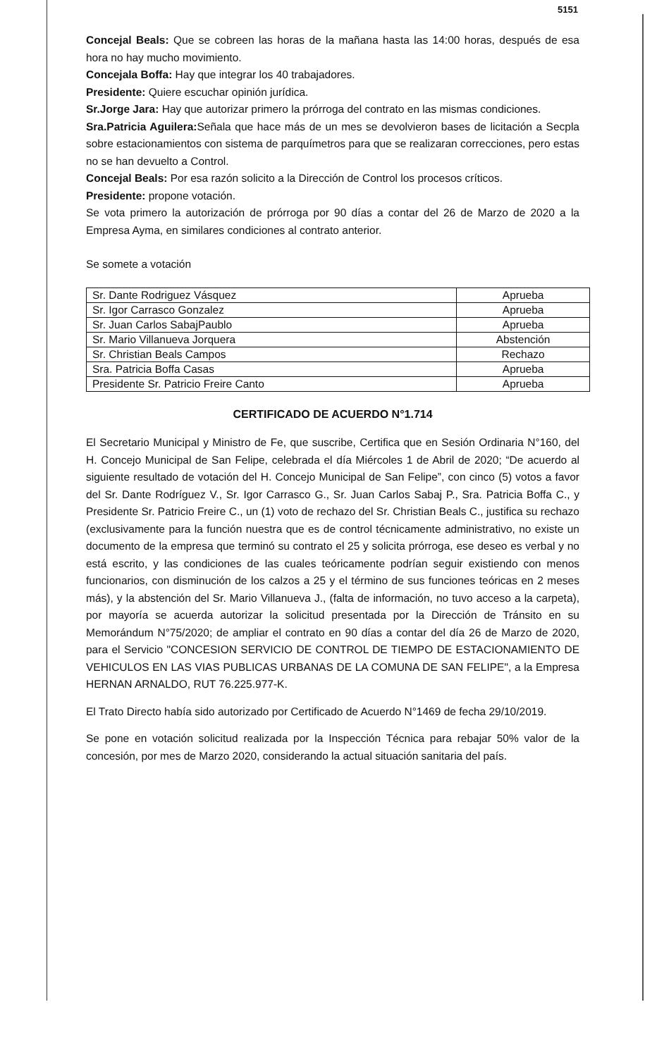5151
Concejal Beals: Que se cobreen las horas de la mañana hasta las 14:00 horas, después de esa hora no hay mucho movimiento.
Concejala Boffa: Hay que integrar los 40 trabajadores.
Presidente: Quiere escuchar opinión jurídica.
Sr.Jorge Jara: Hay que autorizar primero la prórroga del contrato en las mismas condiciones.
Sra.Patricia Aguilera: Señala que hace más de un mes se devolvieron bases de licitación a Secpla sobre estacionamientos con sistema de parquímetros para que se realizaran correcciones, pero estas no se han devuelto a Control.
Concejal Beals: Por esa razón solicito a la Dirección de Control los procesos críticos.
Presidente: propone votación.
Se vota primero la autorización de prórroga por 90 días a contar del 26 de Marzo de 2020 a la Empresa Ayma, en similares condiciones al contrato anterior.
Se somete a votación
| Sr. Dante Rodriguez Vásquez | Aprueba |
| Sr. Igor Carrasco Gonzalez | Aprueba |
| Sr. Juan Carlos SabajPaublo | Aprueba |
| Sr. Mario Villanueva Jorquera | Abstención |
| Sr. Christian Beals Campos | Rechazo |
| Sra. Patricia Boffa Casas | Aprueba |
| Presidente Sr. Patricio Freire Canto | Aprueba |
CERTIFICADO DE ACUERDO N°1.714
El Secretario Municipal y Ministro de Fe, que suscribe, Certifica que en Sesión Ordinaria N°160, del H. Concejo Municipal de San Felipe, celebrada el día Miércoles 1 de Abril de 2020; “De acuerdo al siguiente resultado de votación del H. Concejo Municipal de San Felipe”, con cinco (5) votos a favor del Sr. Dante Rodríguez V., Sr. Igor Carrasco G., Sr. Juan Carlos Sabaj P., Sra. Patricia Boffa C., y Presidente Sr. Patricio Freire C., un (1) voto de rechazo del Sr. Christian Beals C., justifica su rechazo (exclusivamente para la función nuestra que es de control técnicamente administrativo, no existe un documento de la empresa que terminó su contrato el 25 y solicita prórroga, ese deseo es verbal y no está escrito, y las condiciones de las cuales teóricamente podrían seguir existiendo con menos funcionarios, con disminución de los calzos a 25 y el término de sus funciones teóricas en 2 meses más), y la abstención del Sr. Mario Villanueva J., (falta de información, no tuvo acceso a la carpeta), por mayoría se acuerda autorizar la solicitud presentada por la Dirección de Tránsito en su Memorándum N°75/2020; de ampliar el contrato en 90 días a contar del día 26 de Marzo de 2020, para el Servicio "CONCESION SERVICIO DE CONTROL DE TIEMPO DE ESTACIONAMIENTO DE VEHICULOS EN LAS VIAS PUBLICAS URBANAS DE LA COMUNA DE SAN FELIPE", a la Empresa HERNAN ARNALDO, RUT 76.225.977-K.
El Trato Directo había sido autorizado por Certificado de Acuerdo N°1469 de fecha 29/10/2019.
Se pone en votación solicitud realizada por la Inspección Técnica para rebajar 50% valor de la concesión, por mes de Marzo 2020, considerando la actual situación sanitaria del país.